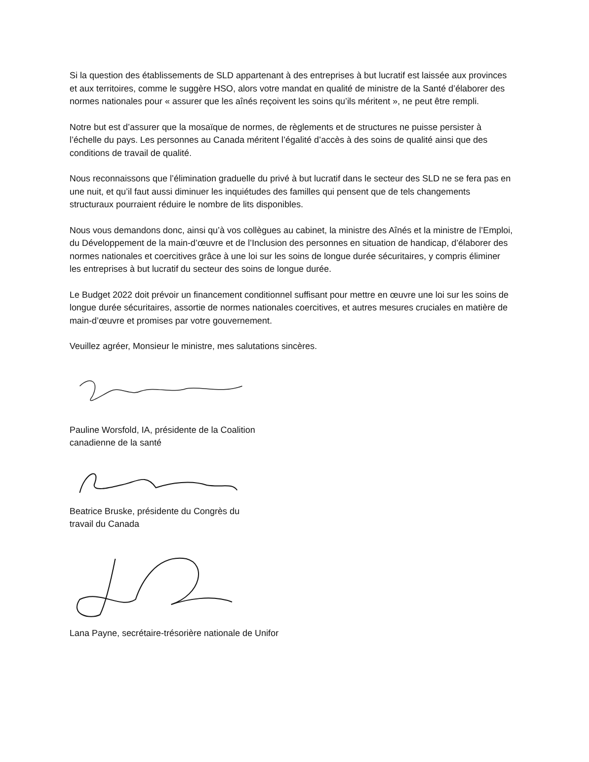Si la question des établissements de SLD appartenant à des entreprises à but lucratif est laissée aux provinces et aux territoires, comme le suggère HSO, alors votre mandat en qualité de ministre de la Santé d’élaborer des normes nationales pour « assurer que les aînés reçoivent les soins qu’ils méritent », ne peut être rempli.
Notre but est d’assurer que la mosaïque de normes, de règlements et de structures ne puisse persister à l’échelle du pays. Les personnes au Canada méritent l’égalité d’accès à des soins de qualité ainsi que des conditions de travail de qualité.
Nous reconnaissons que l’élimination graduelle du privé à but lucratif dans le secteur des SLD ne se fera pas en une nuit, et qu’il faut aussi diminuer les inquiétudes des familles qui pensent que de tels changements structuraux pourraient réduire le nombre de lits disponibles.
Nous vous demandons donc, ainsi qu’à vos collègues au cabinet, la ministre des Aînés et la ministre de l’Emploi, du Développement de la main-d’œuvre et de l’Inclusion des personnes en situation de handicap, d’élaborer des normes nationales et coercitives grâce à une loi sur les soins de longue durée sécuritaires, y compris éliminer les entreprises à but lucratif du secteur des soins de longue durée.
Le Budget 2022 doit prévoir un financement conditionnel suffisant pour mettre en œuvre une loi sur les soins de longue durée sécuritaires, assortie de normes nationales coercitives, et autres mesures cruciales en matière de main-d’œuvre et promises par votre gouvernement.
Veuillez agréer, Monsieur le ministre, mes salutations sincères.
Pauline Worsfold, IA, présidente de la Coalition
canadienne de la santé
Beatrice Bruske, présidente du Congrès du
travail du Canada
Lana Payne, secrétaire-trésorière nationale de Unifor